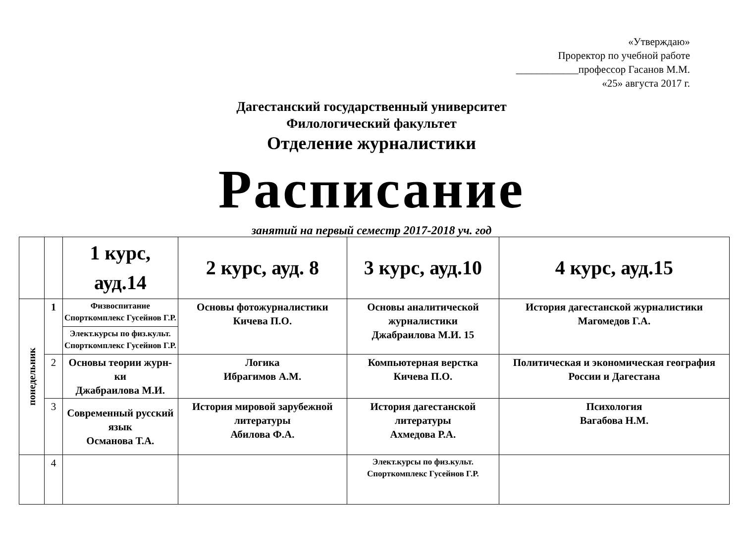«Утверждаю»
Проректор по учебной работе
____________профессор Гасанов М.М.
«25» августа 2017 г.
Дагестанский государственный университет
Филологический факультет
Отделение журналистики
Расписание
занятий на первый семестр 2017-2018 уч. год
| | | 1 курс, ауд.14 | 2 курс, ауд. 8 | 3 курс, ауд.10 | 4 курс, ауд.15 |
| --- | --- | --- | --- | --- | --- |
| понедельник | 1 | Физвоспитание Спорткомплекс Гусейнов Г.Р. | Основы фотожурналистики Кичева П.О. | Основы аналитической журналистики Джабраилова М.И. 15 | История дагестанской журналистики Магомедов Г.А. |
| | | Элект.курсы по физ.культ. Спорткомплекс Гусейнов Г.Р. | | | |
| | 2 | Основы теории журн-ки Джабраилова М.И. | Логика Ибрагимов А.М. | Компьютерная верстка Кичева П.О. | Политическая и экономическая география России и Дагестана |
| | 3 | Современный русский язык Османова Т.А. | История мировой зарубежной литературы Абилова Ф.А. | История дагестанской литературы Ахмедова Р.А. | Психология Вагабова Н.М. |
| | 4 | | | Элект.курсы по физ.культ. Спорткомплекс Гусейнов Г.Р. | |